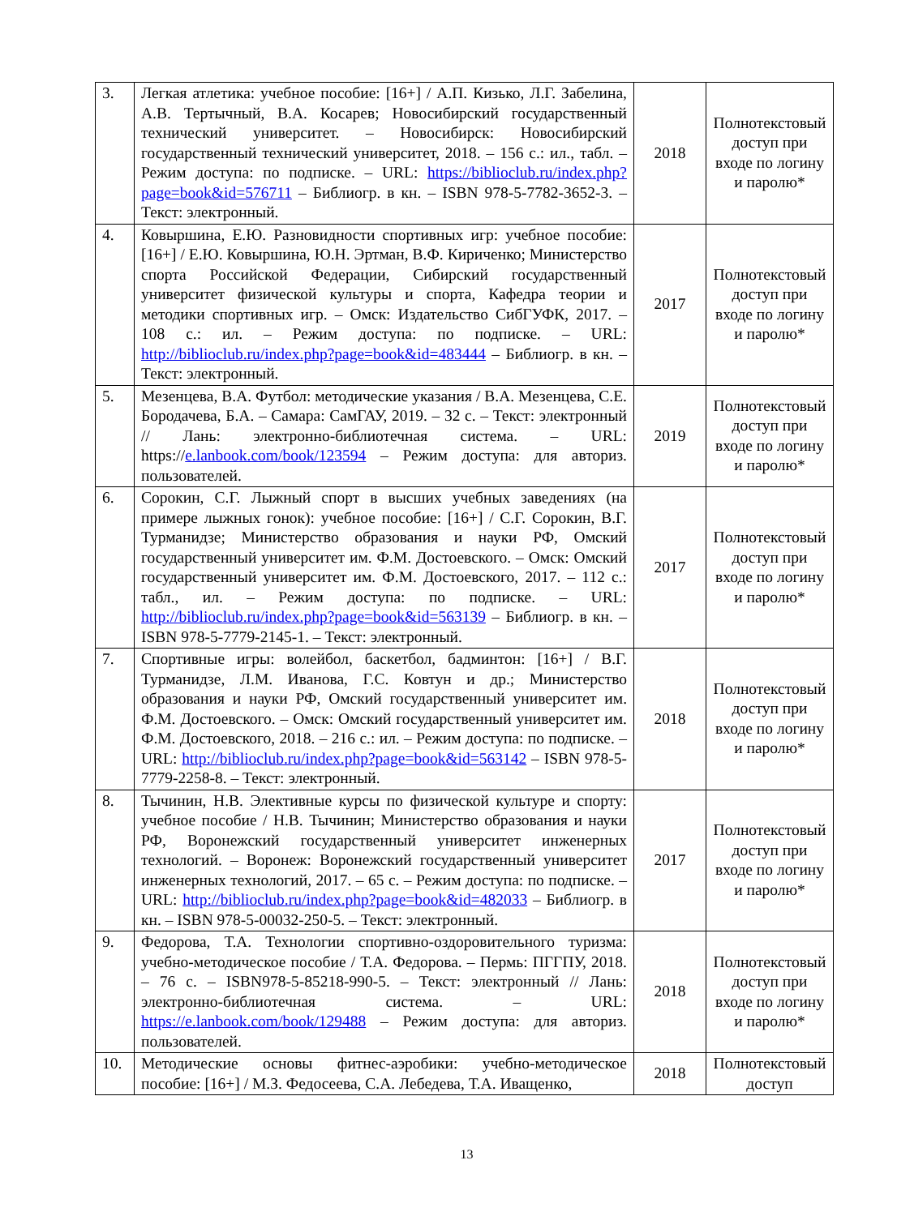| 3. | Легкая атлетика: учебное пособие: [16+] / А.П. Кизько, Л.Г. Забелина, А.В. Тертычный, В.А. Косарев; Новосибирский государственный технический университет. – Новосибирск: Новосибирский государственный технический университет, 2018. – 156 с.: ил., табл. – Режим доступа: по подписке. – URL: https://biblioclub.ru/index.php?page=book&id=576711 – Библиогр. в кн. – ISBN 978-5-7782-3652-3. – Текст: электронный. | 2018 | Полнотекстовый доступ при входе по логину и паролю* |
| 4. | Ковыршина, Е.Ю. Разновидности спортивных игр: учебное пособие: [16+] / Е.Ю. Ковыршина, Ю.Н. Эртман, В.Ф. Кириченко; Министерство спорта Российской Федерации, Сибирский государственный университет физической культуры и спорта, Кафедра теории и методики спортивных игр. – Омск: Издательство СибГУФК, 2017. – 108 с.: ил. – Режим доступа: по подписке. – URL: http://biblioclub.ru/index.php?page=book&id=483444 – Библиогр. в кн. – Текст: электронный. | 2017 | Полнотекстовый доступ при входе по логину и паролю* |
| 5. | Мезенцева, В.А. Футбол: методические указания / В.А. Мезенцева, С.Е. Бородачева, Б.А. – Самара: СамГАУ, 2019. – 32 с. – Текст: электронный // Лань: электронно-библиотечная система. – URL: https:// e.lanbook.com/book/123594 – Режим доступа: для авториз. пользователей. | 2019 | Полнотекстовый доступ при входе по логину и паролю* |
| 6. | Сорокин, С.Г. Лыжный спорт в высших учебных заведениях (на примере лыжных гонок): учебное пособие: [16+] / С.Г. Сорокин, В.Г. Турманидзе; Министерство образования и науки РФ, Омский государственный университет им. Ф.М. Достоевского. – Омск: Омский государственный университет им. Ф.М. Достоевского, 2017. – 112 с.: табл., ил. – Режим доступа: по подписке. – URL: http://biblioclub.ru/index.php?page=book&id=563139 – Библиогр. в кн. – ISBN 978-5-7779-2145-1. – Текст: электронный. | 2017 | Полнотекстовый доступ при входе по логину и паролю* |
| 7. | Спортивные игры: волейбол, баскетбол, бадминтон: [16+] / В.Г. Турманидзе, Л.М. Иванова, Г.С. Ковтун и др.; Министерство образования и науки РФ, Омский государственный университет им. Ф.М. Достоевского. – Омск: Омский государственный университет им. Ф.М. Достоевского, 2018. – 216 с.: ил. – Режим доступа: по подписке. – URL: http://biblioclub.ru/index.php?page=book&id=563142 – ISBN 978-5-7779-2258-8. – Текст: электронный. | 2018 | Полнотекстовый доступ при входе по логину и паролю* |
| 8. | Тычинин, Н.В. Элективные курсы по физической культуре и спорту: учебное пособие / Н.В. Тычинин; Министерство образования и науки РФ, Воронежский государственный университет инженерных технологий. – Воронеж: Воронежский государственный университет инженерных технологий, 2017. – 65 с. – Режим доступа: по подписке. – URL: http://biblioclub.ru/index.php?page=book&id=482033 – Библиогр. в кн. – ISBN 978-5-00032-250-5. – Текст: электронный. | 2017 | Полнотекстовый доступ при входе по логину и паролю* |
| 9. | Федорова, Т.А. Технологии спортивно-оздоровительного туризма: учебно-методическое пособие / Т.А. Федорова. – Пермь: ПГГПУ, 2018. – 76 с. – ISBN978-5-85218-990-5. – Текст: электронный // Лань: электронно-библиотечная система. – URL: https://e.lanbook.com/book/129488 – Режим доступа: для авториз. пользователей. | 2018 | Полнотекстовый доступ при входе по логину и паролю* |
| 10. | Методические основы фитнес-аэробики: учебно-методическое пособие: [16+] / М.З. Федосеева, С.А. Лебедева, Т.А. Иващенко, | 2018 | Полнотекстовый доступ |
13